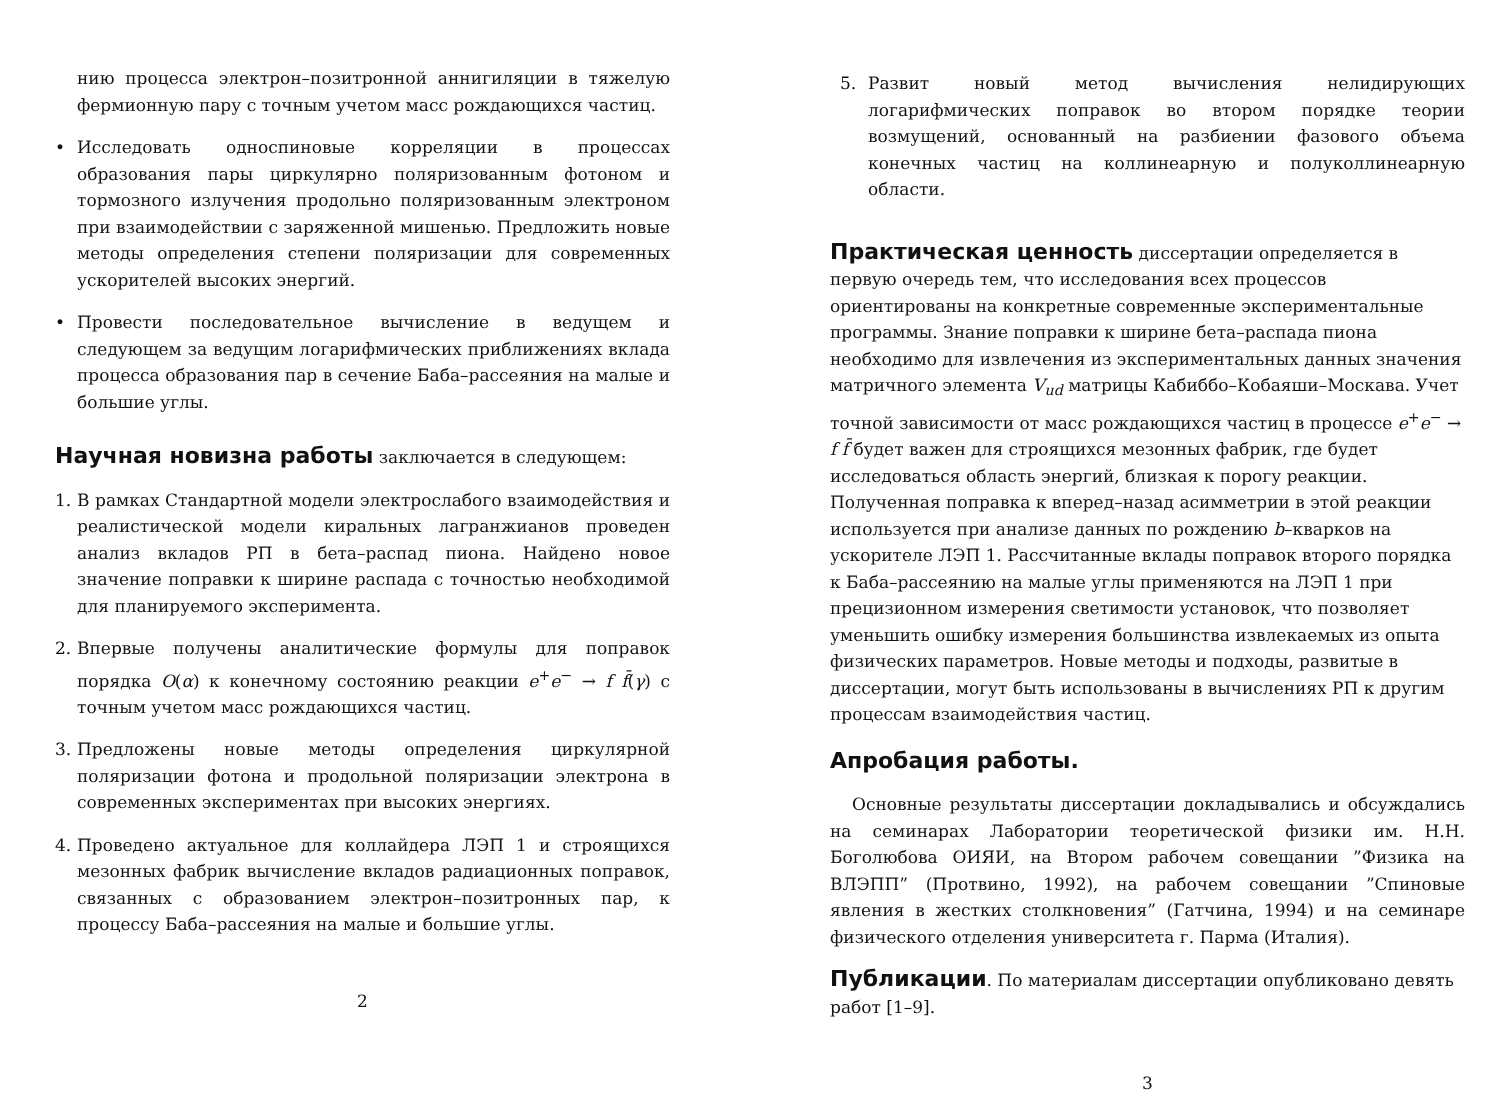нию процесса электрон–позитронной аннигиляции в тяжелую фермионную пару с точным учетом масс рождающихся частиц.
• Исследовать односпиновые корреляции в процессах образования пары циркулярно поляризованным фотоном и тормозного излучения продольно поляризованным электроном при взаимодействии с заряженной мишенью. Предложить новые методы определения степени поляризации для современных ускорителей высоких энергий.
• Провести последовательное вычисление в ведущем и следующем за ведущим логарифмических приближениях вклада процесса образования пар в сечение Баба–рассеяния на малые и большие углы.
Научная новизна работы
заключается в следующем:
1. В рамках Стандартной модели электрослабого взаимодействия и реалистической модели киральных лагранжианов проведен анализ вкладов РП в бета–распад пиона. Найдено новое значение поправки к ширине распада с точностью необходимой для планируемого эксперимента.
2. Впервые получены аналитические формулы для поправок порядка O(α) к конечному состоянию реакции e<sup>+</sup>e<sup>−</sup> → f f̄(γ) с точным учетом масс рождающихся частиц.
3. Предложены новые методы определения циркулярной поляризации фотона и продольной поляризации электрона в современных экспериментах при высоких энергиях.
4. Проведено актуальное для коллайдера ЛЭП 1 и строящихся мезонных фабрик вычисление вкладов радиационных поправок, связанных с образованием электрон–позитронных пар, к процессу Баба–рассеяния на малые и большие углы.
2
5. Развит новый метод вычисления нелидирующих логарифмических поправок во втором порядке теории возмущений, основанный на разбиении фазового объема конечных частиц на коллинеарную и полуколлинеарную области.
Практическая ценность
диссертации определяется в первую очередь тем, что исследования всех процессов ориентированы на конкретные современные экспериментальные программы. Знание поправки к ширине бета–распада пиона необходимо для извлечения из экспериментальных данных значения матричного элемента V<sub>ud</sub> матрицы Кабиббо–Кобаяши–Москава. Учет точной зависимости от масс рождающихся частиц в процессе e<sup>+</sup>e<sup>−</sup> → f f̄ будет важен для строящихся мезонных фабрик, где будет исследоваться область энергий, близкая к порогу реакции. Полученная поправка к вперед–назад асимметрии в этой реакции используется при анализе данных по рождению b–кварков на ускорителе ЛЭП 1. Рассчитанные вклады поправок второго порядка к Баба–рассеянию на малые углы применяются на ЛЭП 1 при прецизионном измерения светимости установок, что позволяет уменьшить ошибку измерения большинства извлекаемых из опыта физических параметров. Новые методы и подходы, развитые в диссертации, могут быть использованы в вычислениях РП к другим процессам взаимодействия частиц.
Апробация работы.
Основные результаты диссертации докладывались и обсуждались на семинарах Лаборатории теоретической физики им. Н.Н. Боголюбова ОИЯИ, на Втором рабочем совещании ”Физика на ВЛЭПП” (Протвино, 1992), на рабочем совещании ”Спиновые явления в жестких столкновения” (Гатчина, 1994) и на семинаре физического отделения университета г. Парма (Италия).
Публикации
. По материалам диссертации опубликовано девять работ [1–9].
3